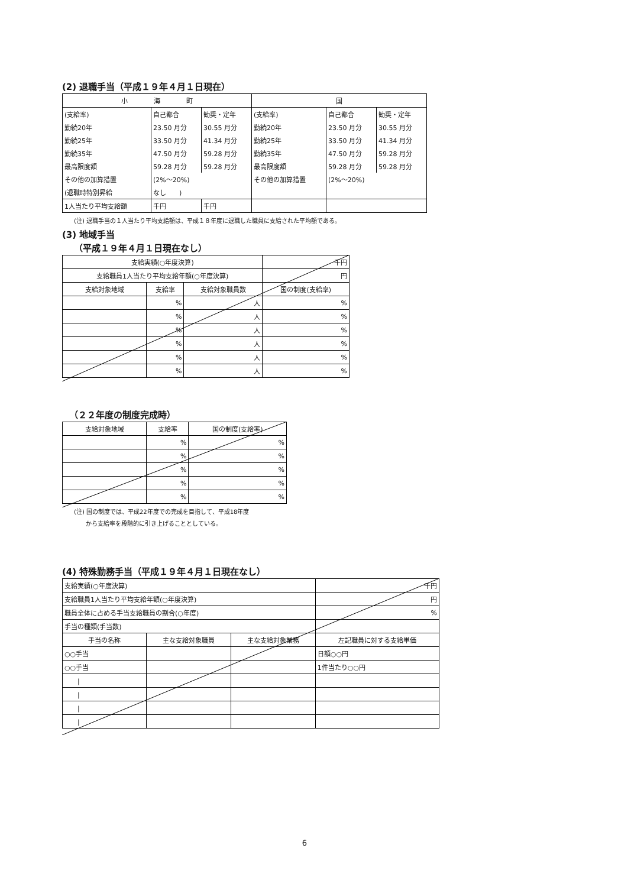(2) 退職手当（平成１９年４月１日現在）
| 小 海 町 | | | 国 | | |
| --- | --- | --- | --- | --- | --- |
| (支給率) | 自己都合 | 勧奨・定年 | (支給率) | 自己都合 | 勧奨・定年 |
| 勤続20年 | 23.50 月分 | 30.55 月分 | 勤続20年 | 23.50 月分 | 30.55 月分 |
| 勤続25年 | 33.50 月分 | 41.34 月分 | 勤続25年 | 33.50 月分 | 41.34 月分 |
| 勤続35年 | 47.50 月分 | 59.28 月分 | 勤続35年 | 47.50 月分 | 59.28 月分 |
| 最高限度額 | 59.28 月分 | 59.28 月分 | 最高限度額 | 59.28 月分 | 59.28 月分 |
| その他の加算措置 | (2%～20%) | | その他の加算措置 | (2%～20%) | |
| (退職時特別昇給 | なし ) | | | | |
| 1人当たり平均支給額 | 千円 | 千円 | | | |
(注) 退職手当の１人当たり平均支給額は、平成１８年度に退職した職員に支給された平均額である。
(3) 地域手当
（平成１９年４月１日現在なし）
| 支給実績(○年度決算) | | | 千円 |
| 支給職員1人当たり平均支給年額(○年度決算) | | | 円 |
| 支給対象地域 | 支給率 | 支給対象職員数 | 国の制度(支給率) |
| | % | 人 | % |
| | % | 人 | % |
| | % | 人 | % |
| | % | 人 | % |
| | % | 人 | % |
| | % | 人 | % |
（２２年度の制度完成時）
| 支給対象地域 | 支給率 | 国の制度(支給率) |
| --- | --- | --- |
| | % | % |
| | % | % |
| | % | % |
| | % | % |
| | % | % |
(注) 国の制度では、平成22年度での完成を目指して、平成18年度
　　から支給率を段階的に引き上げることとしている。
(4) 特殊勤務手当（平成１９年４月１日現在なし）
| 支給実績(○年度決算) | | | 千円 |
| 支給職員1人当たり平均支給年額(○年度決算) | | | 円 |
| 職員全体に占める手当支給職員の割合(○年度) | | | % |
| 手当の種類(手当数) | | | |
| 手当の名称 | 主な支給対象職員 | 主な支給対象業務 | 左記職員に対する支給単価 |
| ○○手当 | | | 日額○○円 |
| ○○手当 | | | 1件当たり○○円 |
| / | | | |
| / | | | |
| / | | | |
| / | | | |
6